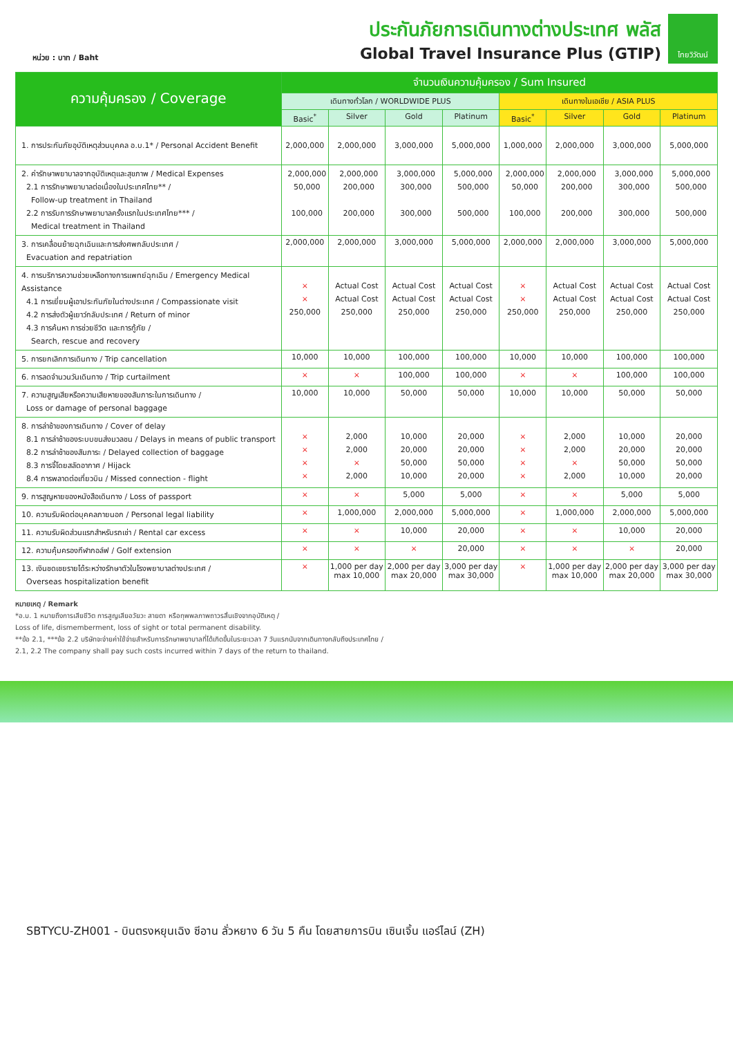หน่วย : บาท / Baht
ประกันภัยการเดินทางต่างประเทศ พลัส
Global Travel Insurance Plus (GTIP)
ไทยวิวัฒน์
| ความคุ้มครอง / Coverage | จำนวนเงินความคุ้มครอง / Sum Insured | | | | | | | |
| --- | --- | --- | --- | --- | --- | --- | --- | --- |
| | เดินทางทั่วโลก / WORLDWIDE PLUS | | | | เดินทางในเอเชีย / ASIA PLUS | | | |
| | Basic<sup>*</sup> | Silver | Gold | Platinum | Basic<sup>*</sup> | Silver | Gold | Platinum |
| 1. การประกันภัยอุบัติเหตุส่วนบุคคล อ.บ.1* / Personal Accident Benefit | 2,000,000 | 2,000,000 | 3,000,000 | 5,000,000 | 1,000,000 | 2,000,000 | 3,000,000 | 5,000,000 |
| 2. ค่ารักษาพยาบาลจากอุบัติเหตุและสุขภาพ / Medical Expenses 2.1 การรักษาพยาบาลต่อเนื่องในประเทศไทย** / Follow-up treatment in Thailand 2.2 การรับการรักษาพยาบาลครั้งแรกในประเทศไทย*** / Medical treatment in Thailand | 2,000,000 50,000 100,000 | 2,000,000 200,000 200,000 | 3,000,000 300,000 300,000 | 5,000,000 500,000 500,000 | 2,000,000 50,000 100,000 | 2,000,000 200,000 200,000 | 3,000,000 300,000 300,000 | 5,000,000 500,000 500,000 |
| 3. การเคลื่อนย้ายฉุกเฉินและการส่งศพกลับประเทศ / Evacuation and repatriation | 2,000,000 | 2,000,000 | 3,000,000 | 5,000,000 | 2,000,000 | 2,000,000 | 3,000,000 | 5,000,000 |
| 4. การบริการความช่วยเหลือทางการแพทย์ฉุกเฉิน / Emergency Medical Assistance 4.1 การเยี่ยมผู้เอาประกันภัยในต่างประเทศ / Compassionate visit 4.2 การส่งตัวผู้เยาว์กลับประเทศ / Return of minor 4.3 การค้นหา การช่วยชีวิต และการกู้ภัย / Search, rescue and recovery | × × 250,000 | Actual Cost Actual Cost 250,000 | Actual Cost Actual Cost 250,000 | Actual Cost Actual Cost 250,000 | × × 250,000 | Actual Cost Actual Cost 250,000 | Actual Cost Actual Cost 250,000 | Actual Cost Actual Cost 250,000 |
| 5. การยกเลิกการเดินทาง / Trip cancellation | 10,000 | 10,000 | 100,000 | 100,000 | 10,000 | 10,000 | 100,000 | 100,000 |
| 6. การลดจำนวนวันเดินทาง / Trip curtailment | × | × | 100,000 | 100,000 | × | × | 100,000 | 100,000 |
| 7. ความสูญเสียหรือความเสียหายของสัมภาระในการเดินทาง / Loss or damage of personal baggage | 10,000 | 10,000 | 50,000 | 50,000 | 10,000 | 10,000 | 50,000 | 50,000 |
| 8. การล่าช้าของการเดินทาง / Cover of delay 8.1 การล่าช้าของระบบขนส่งมวลชน / Delays in means of public transport 8.2 การล่าช้าของสัมภาระ / Delayed collection of baggage 8.3 การจี้โดยสลัดอากาศ / Hijack 8.4 การพลาดต่อเที่ยวบิน / Missed connection - flight | × × × × | 2,000 2,000 × 2,000 | 10,000 20,000 50,000 10,000 | 20,000 20,000 50,000 20,000 | × × × × | 2,000 2,000 × 2,000 | 10,000 20,000 50,000 10,000 | 20,000 20,000 50,000 20,000 |
| 9. การสูญหายของหนังสือเดินทาง / Loss of passport | × | × | 5,000 | 5,000 | × | × | 5,000 | 5,000 |
| 10. ความรับผิดต่อบุคคลภายนอก / Personal legal liability | × | 1,000,000 | 2,000,000 | 5,000,000 | × | 1,000,000 | 2,000,000 | 5,000,000 |
| 11. ความรับผิดส่วนแรกสำหรับรถเช่า / Rental car excess | × | × | 10,000 | 20,000 | × | × | 10,000 | 20,000 |
| 12. ความคุ้มครองกีฬากอล์ฟ / Golf extension | × | × | × | 20,000 | × | × | × | 20,000 |
| 13. เงินชดเชยรายได้ระหว่างรักษาตัวในโรงพยาบาลต่างประเทศ / Overseas hospitalization benefit | × | 1,000 per day max 10,000 | 2,000 per day max 20,000 | 3,000 per day max 30,000 | × | 1,000 per day max 10,000 | 2,000 per day max 20,000 | 3,000 per day max 30,000 |
หมายเหตุ / Remark
*อ.บ. 1 หมายถึงการเสียชีวิต การสูญเสียอวัยวะ สายตา หรือทุพพลภาพถาวรสิ้นเชิงจากอุบัติเหตุ /
Loss of life, dismemberment, loss of sight or total permanent disability.
**ข้อ 2.1, ***ข้อ 2.2 บริษัทจะจ่ายค่าใช้จ่ายสำหรับการรักษาพยาบาลที่ได้เกิดขึ้นในระยะเวลา 7 วันแรกนับจากเดินทางกลับถึงประเทศไทย /
2.1, 2.2 The company shall pay such costs incurred within 7 days of the return to thailand.
SBTYCU-ZH001 - บินตรงหยุนเฉิง ซีอาน ลั่วหยาง 6 วัน 5 คืน โดยสายการบิน เซินเจิ้น แอร์ไลน์ (ZH)